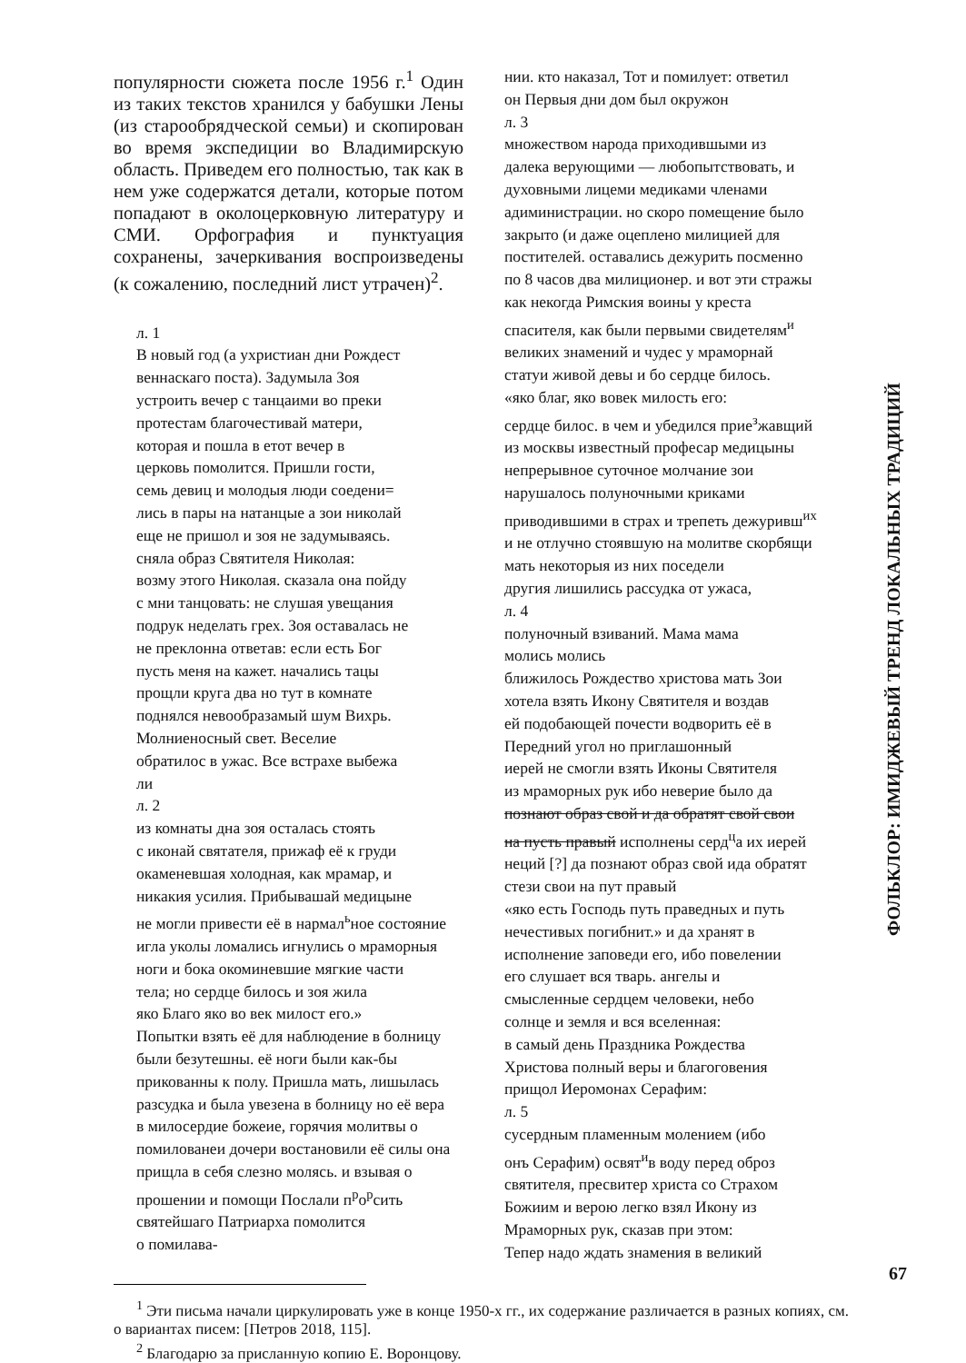популярности сюжета после 1956 г.<sup>1</sup> Один из таких текстов хранился у бабушки Лены (из старообрядческой семьи) и скопирован во время экспедиции во Владимирскую область. Приведем его полностью, так как в нем уже содержатся детали, которые потом попадают в околоцерковную литературу и СМИ. Орфография и пунктуация сохранены, зачеркивания воспроизведены (к сожалению, последний лист утрачен)<sup>2</sup>.
л. 1
В новый год (а ухристиан дни Рождест
веннаскаго поста). Задумыла Зоя
устроить вечер с танцаими во преки
протестам благочестивай матери,
которая и пошла в етот вечер в
церковь помолится. Пришли гости,
семь девиц и молодыя люди соедени=
лись в пары на натанцые а зои николай
еще не пришол и зоя не задумываясь.
сняла образ Святителя Николая:
возму этого Николая. сказала она пойду
с мни танцовать: не слушая увещания
подрук неделать грех. Зоя оставалась не
не преклонна ответав: если есть Бог
пусть меня на кажет. начались тацы
прощли круга два но тут в комнате
поднялся невообразамый шум Вихрь.
Молниеносный свет. Веселие
обратилос в ужас. Все встрахе выбежа
ли
л. 2
из комнаты дна зоя осталась стоять
с иконай святателя, прижаф её к груди
окаменевшая холодная, как мрамар, и
никакия усилия. Прибывашай медицыне
не могли привести её в нармал<sup>ь</sup>ное состояние
игла уколы ломались игнулись о мраморныя
ноги и бока окоминевшие мягкие части
тела; но сердце билось и зоя жила
яко Благо яко во век милост его.»
Попытки взять её для наблюдение в болницу
были безутешны. её ноги были как-бы
прикованны к полу. Пришла мать, лишылась
разсудка и была увезена в болницу но её вера
в милосердие божеие, горячия молитвы о
помилованеи дочери востановили её силы она
прищла в себя слезно молясь. и взывая о
прошении и помощи Послали п<sup>р</sup>о<sup>р</sup>сить
святейшаго Патриарха помолится
о помилава-
нии. кто наказал, Тот и помилует: ответил
он Первыя дни дом был окружон
л. 3
множеством народа приходившыми из
далека верующими — любопытствовать, и
духовными лицеми медиками членами
адиминистрации. но скоро помещение было
закрыто (и даже оцеплено милицией для
постителей. оставались дежурить посменно
по 8 часов два милиционер. и вот эти стражы
как некогда Римския воины у креста
спасителя, как были первыми свидетелям<sup>и</sup>
великих знамений и чудес у мраморнай
статуи живой девы и бо сердце билось.
«яко благ, яко вовек милость его:
сердце билос. в чем и убедился прие<sup>з</sup>жавщий
из москвы известный професар медицыны
непрерывное суточное молчание зои
нарушалось полуночными криками
приводившими в страх и трепеть дежуривш<sup>их</sup>
и не отлучно стоявшую на молитве скорбящи
мать некоторыя из них поседели
другия лишились рассудка от ужаса,
л. 4
полуночный взиваний. Мама мама
молись молись
ближилось Рождество христова мать Зои
хотела взять Икону Святителя и воздав
ей подобающей почести водворить её в
Передний угол но приглашонный
иерей не смогли взять Иконы Святителя
из мраморных рук ибо неверие было да
познают образ свой и да обратят свой свои
на пусть правый исполнены серд<sup>ц</sup>а их иерей
неций [?] да познают образ свой ида обратят
стези свои на пут правый
«яко есть Господь путь праведных и путь
нечестивых погибнит.» и да хранят в
исполнение заповеди его, ибо повелении
его слушает вся тварь. ангелы и
смысленные сердцем человеки, небо
солнце и земля и вся вселенная:
в самый день Праздника Рождества
Христова полный веры и благоговения
прищол Иеромонах Серафим:
л. 5
сусердным пламенным молением (ибо
онъ Серафим) освят<sup>и</sup>в воду перед оброз
святителя, пресвитер христа со Страхом
Божиим и верою легко взял Икону из
Мраморных рук, сказав при этом:
Тепер надо ждать знамения в великий
<sup>1</sup> Эти письма начали циркулировать уже в конце 1950-х гг., их содержание различается в разных копиях, см. о вариантах писем: [Петров 2018, 115].
<sup>2</sup> Благодарю за присланную копию Е. Воронцову.
ФОЛЬКЛОР: ИМИДЖЕВЫЙ ТРЕНД ЛОКАЛЬНЫХ ТРАДИЦИЙ
67